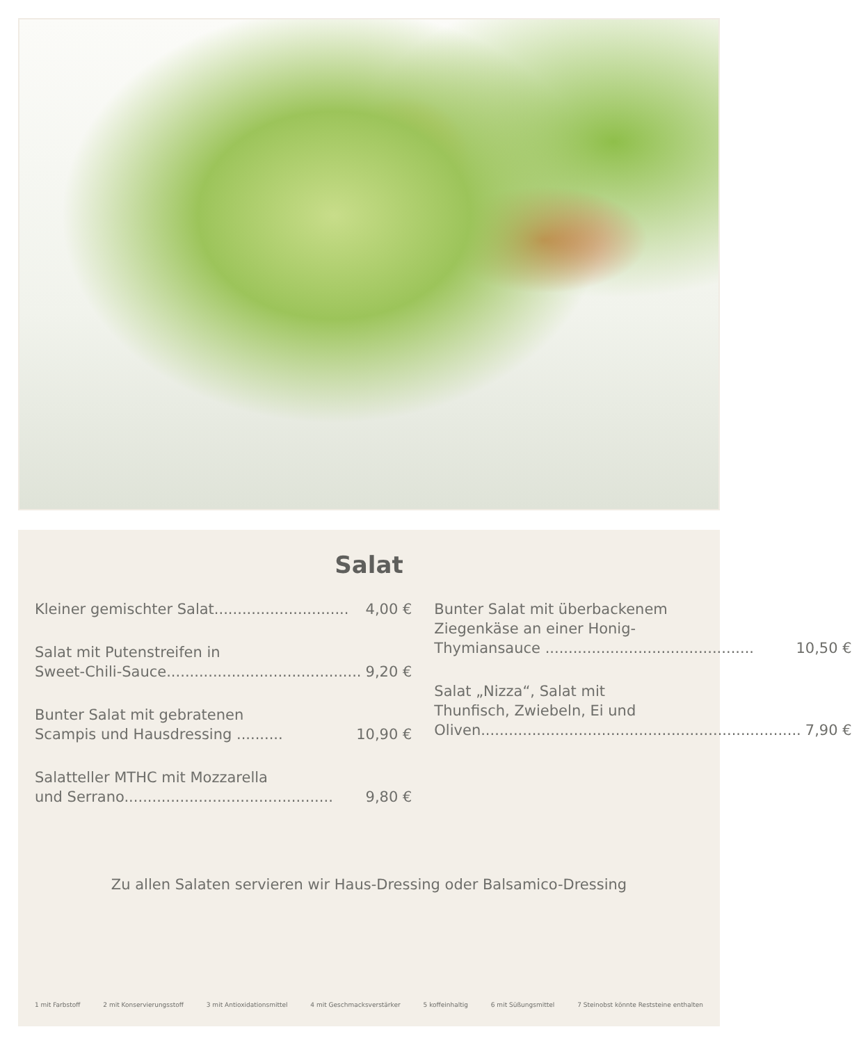Salat
Kleiner gemischter Salat............................. 4,00 €
Salat mit Putenstreifen in
Sweet-Chili-Sauce............................................. 9,20 €
Bunter Salat mit gebratenen
Scampis und Hausdressing .......... 10,90 €
Salatteller MTHC mit Mozzarella
und Serrano............................................. 9,80 €
Bunter Salat mit überbackenem
Ziegenkäse an einer Honig-
Thymiansauce ............................................. 10,50 €
Salat „Nizza“, Salat mit
Thunfisch, Zwiebeln, Ei und
Oliven........................................................................ 7,90 €
Zu allen Salaten servieren wir Haus-Dressing oder Balsamico-Dressing
1 mit Farbstoff 2 mit Konservierungsstoff 3 mit Antioxidationsmittel 4 mit Geschmacksverstärker 5 koffeinhaltig 6 mit Süßungsmittel 7 Steinobst könnte Reststeine enthalten